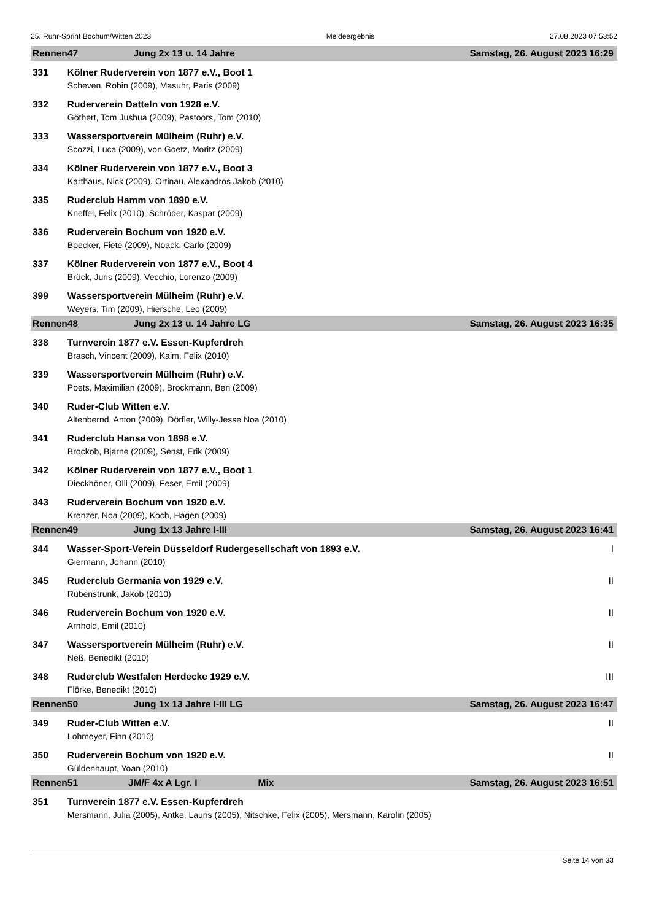25. Ruhr-Sprint Bochum/Witten 2023 Meldeergebnis 27.08.2023 07:53:52
| Rennen | 47 Jung 2x 13 u. 14 Jahre | Samstag, 26. August 2023 16:29 |
| 331 | Kölner Ruderverein von 1877 e.V., Boot 1 | |
| | Scheven, Robin (2009), Masuhr, Paris (2009) | |
| 332 | Ruderverein Datteln von 1928 e.V. | |
| | Göthert, Tom Jushua (2009), Pastoors, Tom (2010) | |
| 333 | Wassersportverein Mülheim (Ruhr) e.V. | |
| | Scozzi, Luca (2009), von Goetz, Moritz (2009) | |
| 334 | Kölner Ruderverein von 1877 e.V., Boot 3 | |
| | Karthaus, Nick (2009), Ortinau, Alexandros Jakob (2010) | |
| 335 | Ruderclub Hamm von 1890 e.V. | |
| | Kneffel, Felix (2010), Schröder, Kaspar (2009) | |
| 336 | Ruderverein Bochum von 1920 e.V. | |
| | Boecker, Fiete (2009), Noack, Carlo (2009) | |
| 337 | Kölner Ruderverein von 1877 e.V., Boot 4 | |
| | Brück, Juris (2009), Vecchio, Lorenzo (2009) | |
| 399 | Wassersportverein Mülheim (Ruhr) e.V. | |
| | Weyers, Tim (2009), Hiersche, Leo (2009) | |
| Rennen | 48 Jung 2x 13 u. 14 Jahre LG | Samstag, 26. August 2023 16:35 |
| 338 | Turnverein 1877 e.V. Essen-Kupferdreh | |
| | Brasch, Vincent (2009), Kaim, Felix (2010) | |
| 339 | Wassersportverein Mülheim (Ruhr) e.V. | |
| | Poets, Maximilian (2009), Brockmann, Ben (2009) | |
| 340 | Ruder-Club Witten e.V. | |
| | Altenbernd, Anton (2009), Dörfler, Willy-Jesse Noa (2010) | |
| 341 | Ruderclub Hansa von 1898 e.V. | |
| | Brockob, Bjarne (2009), Senst, Erik (2009) | |
| 342 | Kölner Ruderverein von 1877 e.V., Boot 1 | |
| | Dieckhöner, Olli (2009), Feser, Emil (2009) | |
| 343 | Ruderverein Bochum von 1920 e.V. | |
| | Krenzer, Noa (2009), Koch, Hagen (2009) | |
| Rennen | 49 Jung 1x 13 Jahre I-III | Samstag, 26. August 2023 16:41 |
| 344 | Wasser-Sport-Verein Düsseldorf Rudergesellschaft von 1893 e.V. | I |
| | Giermann, Johann (2010) | |
| 345 | Ruderclub Germania von 1929 e.V. | II |
| | Rübenstrunk, Jakob (2010) | |
| 346 | Ruderverein Bochum von 1920 e.V. | II |
| | Arnhold, Emil (2010) | |
| 347 | Wassersportverein Mülheim (Ruhr) e.V. | II |
| | Neß, Benedikt (2010) | |
| 348 | Ruderclub Westfalen Herdecke 1929 e.V. | III |
| | Flörke, Benedikt (2010) | |
| Rennen | 50 Jung 1x 13 Jahre I-III LG | Samstag, 26. August 2023 16:47 |
| 349 | Ruder-Club Witten e.V. | II |
| | Lohmeyer, Finn (2010) | |
| 350 | Ruderverein Bochum von 1920 e.V. | II |
| | Güldenhaupt, Yoan (2010) | |
| Rennen | 51 JM/F 4x A Lgr. I Mix | Samstag, 26. August 2023 16:51 |
| 351 | Turnverein 1877 e.V. Essen-Kupferdreh | |
| | Mersmann, Julia (2005), Antke, Lauris (2005), Nitschke, Felix (2005), Mersmann, Karolin (2005) | |
Seite 14 von 33